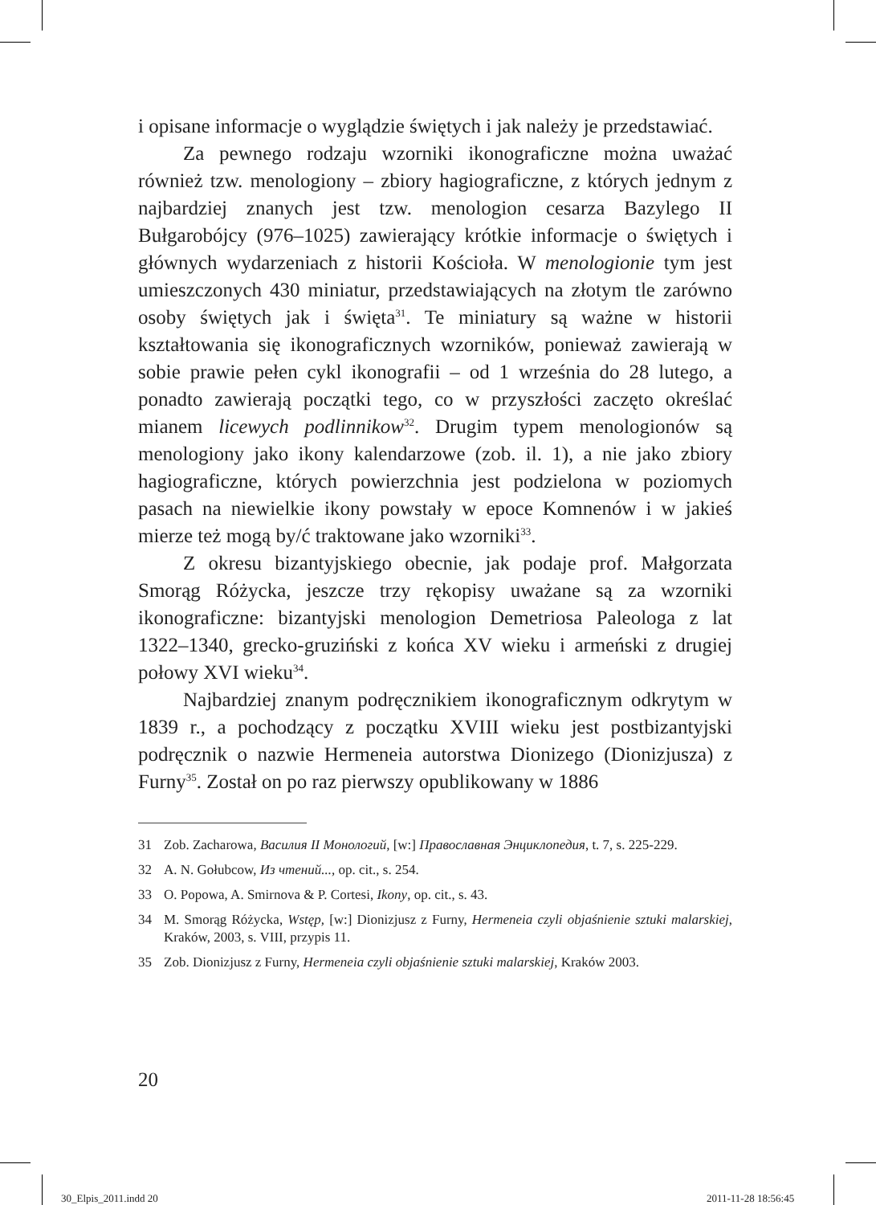i opisane informacje o wyglądzie świętych i jak należy je przedstawiać.
Za pewnego rodzaju wzorniki ikonograficzne można uważać również tzw. menologiony – zbiory hagiograficzne, z których jednym z najbardziej znanych jest tzw. menologion cesarza Bazylego II Bułgarobójcy (976–1025) zawierający krótkie informacje o świętych i głównych wydarzeniach z historii Kościoła. W menologionie tym jest umieszczonych 430 miniatur, przedstawiających na złotym tle zarówno osoby świętych jak i święta<sup>31</sup>. Te miniatury są ważne w historii kształtowania się ikonograficznych wzorników, ponieważ zawierają w sobie prawie pełen cykl ikonografii – od 1 września do 28 lutego, a ponadto zawierają początki tego, co w przyszłości zaczęto określać mianem licewych podlinnikow<sup>32</sup>. Drugim typem menologionów są menologiony jako ikony kalendarzowe (zob. il. 1), a nie jako zbiory hagiograficzne, których powierzchnia jest podzielona w poziomych pasach na niewielkie ikony powstały w epoce Komnenów i w jakieś mierze też mogą by/ć traktowane jako wzorniki<sup>33</sup>.
Z okresu bizantyjskiego obecnie, jak podaje prof. Małgorzata Smorąg Różycka, jeszcze trzy rękopisy uważane są za wzorniki ikonograficzne: bizantyjski menologion Demetriosa Paleologa z lat 1322–1340, grecko-gruziński z końca XV wieku i armeński z drugiej połowy XVI wieku<sup>34</sup>.
Najbardziej znanym podręcznikiem ikonograficznym odkrytym w 1839 r., a pochodzący z początku XVIII wieku jest postbizantyjski podręcznik o nazwie Hermeneia autorstwa Dionizego (Dionizjusza) z Furny<sup>35</sup>. Został on po raz pierwszy opublikowany w 1886
31 Zob. Zacharowa, Василия II Монологий, [w:] Православная Энциклопедия, t. 7, s. 225-229.
32 A. N. Gołubcow, Из чтений..., op. cit., s. 254.
33 O. Popowa, A. Smirnova & P. Cortesi, Ikony, op. cit., s. 43.
34 M. Smorąg Różycka, Wstęp, [w:] Dionizjusz z Furny, Hermeneia czyli objaśnienie sztuki malarskiej, Kraków, 2003, s. VIII, przypis 11.
35 Zob. Dionizjusz z Furny, Hermeneia czyli objaśnienie sztuki malarskiej, Kraków 2003.
20
30_Elpis_2011.indd 20 2011-11-28 18:56:45